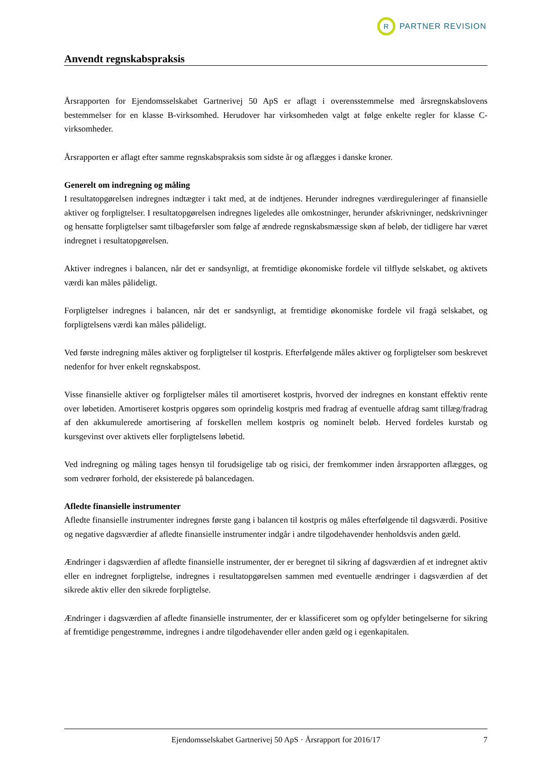R
PARTNER REVISION
Anvendt regnskabspraksis
Årsrapporten for Ejendomsselskabet Gartnerivej 50 ApS er aflagt i overensstemmelse med årsregnskabslovens bestemmelser for en klasse B-virksomhed. Herudover har virksomheden valgt at følge enkelte regler for klasse C-virksomheder.
Årsrapporten er aflagt efter samme regnskabspraksis som sidste år og aflægges i danske kroner.
Generelt om indregning og måling
I resultatopgørelsen indregnes indtægter i takt med, at de indtjenes. Herunder indregnes værdireguleringer af finansielle aktiver og forpligtelser. I resultatopgørelsen indregnes ligeledes alle omkostninger, herunder afskrivninger, nedskrivninger og hensatte forpligtelser samt tilbageførsler som følge af ændrede regnskabsmæssige skøn af beløb, der tidligere har været indregnet i resultatopgørelsen.
Aktiver indregnes i balancen, når det er sandsynligt, at fremtidige økonomiske fordele vil tilflyde selskabet, og aktivets værdi kan måles pålideligt.
Forpligtelser indregnes i balancen, når det er sandsynligt, at fremtidige økonomiske fordele vil fragå selskabet, og forpligtelsens værdi kan måles pålideligt.
Ved første indregning måles aktiver og forpligtelser til kostpris. Efterfølgende måles aktiver og forpligtelser som beskrevet nedenfor for hver enkelt regnskabspost.
Visse finansielle aktiver og forpligtelser måles til amortiseret kostpris, hvorved der indregnes en konstant effektiv rente over løbetiden. Amortiseret kostpris opgøres som oprindelig kostpris med fradrag af eventuelle afdrag samt tillæg/fradrag af den akkumulerede amortisering af forskellen mellem kostpris og nominelt beløb. Herved fordeles kurstab og kursgevinst over aktivets eller forpligtelsens løbetid.
Ved indregning og måling tages hensyn til forudsigelige tab og risici, der fremkommer inden årsrapporten aflægges, og som vedrører forhold, der eksisterede på balancedagen.
Afledte finansielle instrumenter
Afledte finansielle instrumenter indregnes første gang i balancen til kostpris og måles efterfølgende til dagsværdi. Positive og negative dagsværdier af afledte finansielle instrumenter indgår i andre tilgodehavender henholdsvis anden gæld.
Ændringer i dagsværdien af afledte finansielle instrumenter, der er beregnet til sikring af dagsværdien af et indregnet aktiv eller en indregnet forpligtelse, indregnes i resultatopgørelsen sammen med eventuelle ændringer i dagsværdien af det sikrede aktiv eller den sikrede forpligtelse.
Ændringer i dagsværdien af afledte finansielle instrumenter, der er klassificeret som og opfylder betingelserne for sikring af fremtidige pengestrømme, indregnes i andre tilgodehavender eller anden gæld og i egenkapitalen.
Ejendomsselskabet Gartnerivej 50 ApS · Årsrapport for 2016/17 7